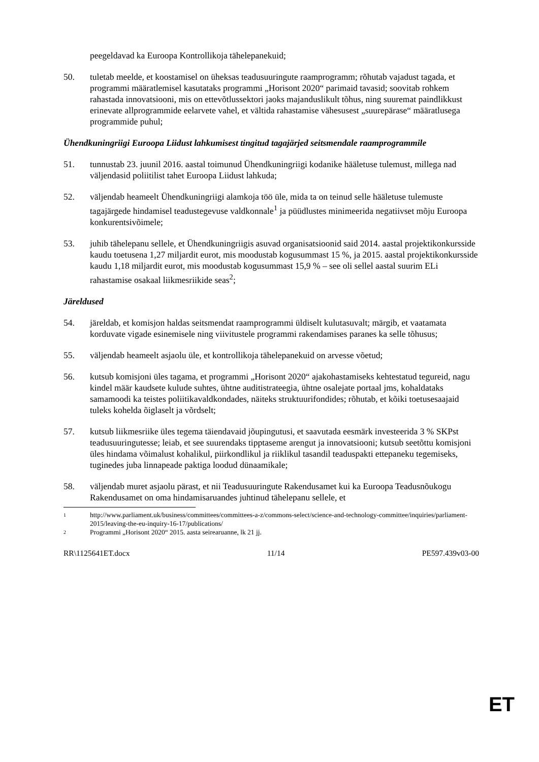peegeldavad ka Euroopa Kontrollikoja tähelepanekuid;
50. tuletab meelde, et koostamisel on üheksas teadusuuringute raamprogramm; rõhutab vajadust tagada, et programmi määratlemisel kasutataks programmi „Horisont 2020“ parimaid tavasid; soovitab rohkem rahastada innovatsiooni, mis on ettevõtlussektori jaoks majanduslikult tõhus, ning suuremat paindlikkust erinevate allprogrammide eelarvete vahel, et vältida rahastamise vähesusest „suurepärase“ määratlusega programmide puhul;
Ühendkuningriigi Euroopa Liidust lahkumisest tingitud tagajärjed seitsmendale raamprogrammile
51. tunnustab 23. juunil 2016. aastal toimunud Ühendkuningriigi kodanike hääletuse tulemust, millega nad väljendasid poliitilist tahet Euroopa Liidust lahkuda;
52. väljendab heameelt Ühendkuningriigi alamkoja töö üle, mida ta on teinud selle hääletuse tulemuste tagajärgede hindamisel teadustegevuse valdkonnale<sup>1</sup> ja püüdlustes minimeerida negatiivset mõju Euroopa konkurentsivõimele;
53. juhib tähelepanu sellele, et Ühendkuningriigis asuvad organisatsioonid said 2014. aastal projektikonkursside kaudu toetusena 1,27 miljardit eurot, mis moodustab kogusummast 15 %, ja 2015. aastal projektikonkursside kaudu 1,18 miljardit eurot, mis moodustab kogusummast 15,9 % – see oli sellel aastal suurim ELi rahastamise osakaal liikmesriikide seas<sup>2</sup>;
Järeldused
54. järeldab, et komisjon haldas seitsmendat raamprogrammi üldiselt kulutasuvalt; märgib, et vaatamata korduvate vigade esinemisele ning viivitustele programmi rakendamises paranes ka selle tõhusus;
55. väljendab heameelt asjaolu üle, et kontrollikoja tähelepanekuid on arvesse võetud;
56. kutsub komisjoni üles tagama, et programmi „Horisont 2020“ ajakohastamiseks kehtestatud tegureid, nagu kindel määr kaudsete kulude suhtes, ühtne auditistrateegia, ühtne osalejate portaal jms, kohaldataks samamoodi ka teistes poliitikavaldkondades, näiteks struktuurifondides; rõhutab, et kõiki toetusesaajaid tuleks kohelda õiglaselt ja võrdselt;
57. kutsub liikmesriike üles tegema täiendavaid jõupingutusi, et saavutada eesmärk investeerida 3 % SKPst teadusuuringutesse; leiab, et see suurendaks tipptaseme arengut ja innovatsiooni; kutsub seetõttu komisjoni üles hindama võimalust kohalikul, piirkondlikul ja riiklikul tasandil teaduspakti ettepaneku tegemiseks, tuginedes juba linnapeade paktiga loodud dünaamikale;
58. väljendab muret asjaolu pärast, et nii Teadusuuringute Rakendusamet kui ka Euroopa Teadusnõukogu Rakendusamet on oma hindamisaruandes juhtinud tähelepanu sellele, et
1
http://www.parliament.uk/business/committees/committees-a-z/commons-select/science-and-technology-committee/inquiries/parliament-2015/leaving-the-eu-inquiry-16-17/publications/
2
Programmi „Horisont 2020“ 2015. aasta seirearuanne, lk 21 jj.
RR\1125641ET.docx 11/14 PE597.439v03-00
ET